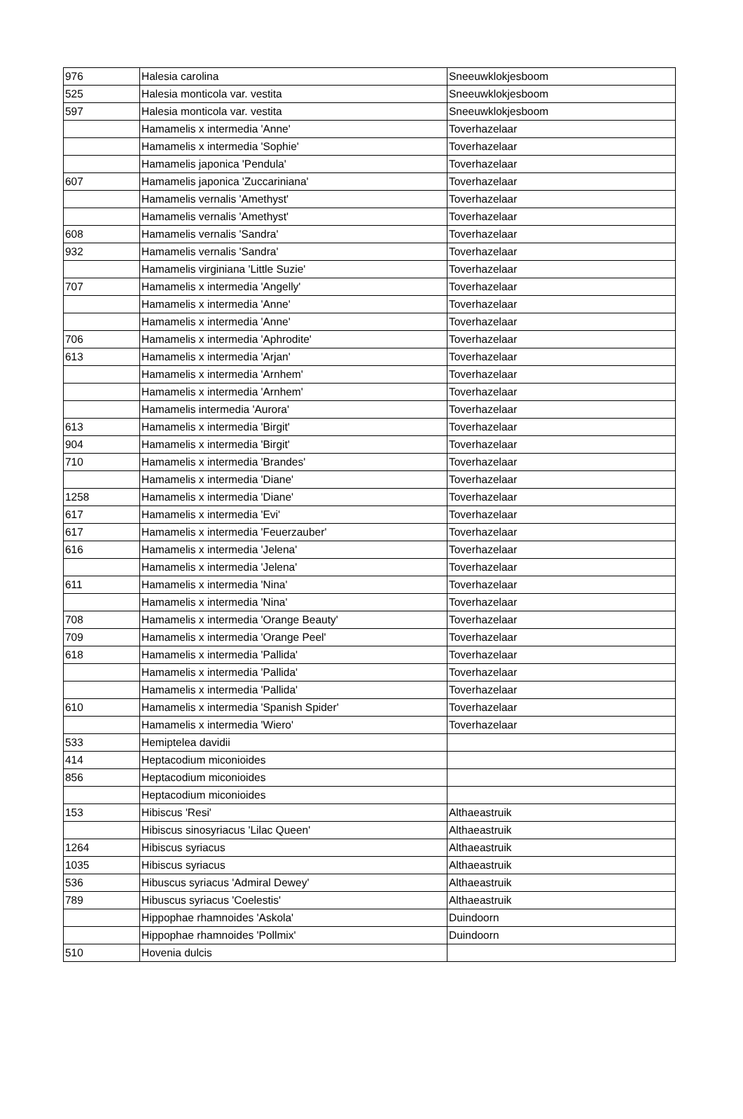| 976 | Halesia carolina | Sneeuwklokjesboom |
| 525 | Halesia monticola var. vestita | Sneeuwklokjesboom |
| 597 | Halesia monticola var. vestita | Sneeuwklokjesboom |
| | Hamamelis x intermedia 'Anne' | Toverhazelaar |
| | Hamamelis x intermedia 'Sophie' | Toverhazelaar |
| | Hamamelis japonica 'Pendula' | Toverhazelaar |
| 607 | Hamamelis japonica 'Zuccariniana' | Toverhazelaar |
| | Hamamelis vernalis 'Amethyst' | Toverhazelaar |
| | Hamamelis vernalis 'Amethyst' | Toverhazelaar |
| 608 | Hamamelis vernalis 'Sandra' | Toverhazelaar |
| 932 | Hamamelis vernalis 'Sandra' | Toverhazelaar |
| | Hamamelis virginiana 'Little Suzie' | Toverhazelaar |
| 707 | Hamamelis x intermedia 'Angelly' | Toverhazelaar |
| | Hamamelis x intermedia 'Anne' | Toverhazelaar |
| | Hamamelis x intermedia 'Anne' | Toverhazelaar |
| 706 | Hamamelis x intermedia 'Aphrodite' | Toverhazelaar |
| 613 | Hamamelis x intermedia 'Arjan' | Toverhazelaar |
| | Hamamelis x intermedia 'Arnhem' | Toverhazelaar |
| | Hamamelis x intermedia 'Arnhem' | Toverhazelaar |
| | Hamamelis intermedia 'Aurora' | Toverhazelaar |
| 613 | Hamamelis x intermedia 'Birgit' | Toverhazelaar |
| 904 | Hamamelis x intermedia 'Birgit' | Toverhazelaar |
| 710 | Hamamelis x intermedia 'Brandes' | Toverhazelaar |
| | Hamamelis x intermedia 'Diane' | Toverhazelaar |
| 1258 | Hamamelis x intermedia 'Diane' | Toverhazelaar |
| 617 | Hamamelis x intermedia 'Evi' | Toverhazelaar |
| 617 | Hamamelis x intermedia 'Feuerzauber' | Toverhazelaar |
| 616 | Hamamelis x intermedia 'Jelena' | Toverhazelaar |
| | Hamamelis x intermedia 'Jelena' | Toverhazelaar |
| 611 | Hamamelis x intermedia 'Nina' | Toverhazelaar |
| | Hamamelis x intermedia 'Nina' | Toverhazelaar |
| 708 | Hamamelis x intermedia 'Orange Beauty' | Toverhazelaar |
| 709 | Hamamelis x intermedia 'Orange Peel' | Toverhazelaar |
| 618 | Hamamelis x intermedia 'Pallida' | Toverhazelaar |
| | Hamamelis x intermedia 'Pallida' | Toverhazelaar |
| | Hamamelis x intermedia 'Pallida' | Toverhazelaar |
| 610 | Hamamelis x intermedia 'Spanish Spider' | Toverhazelaar |
| | Hamamelis x intermedia 'Wiero' | Toverhazelaar |
| 533 | Hemiptelea davidii | |
| 414 | Heptacodium miconioides | |
| 856 | Heptacodium miconioides | |
| | Heptacodium miconioides | |
| 153 | Hibiscus 'Resi' | Althaeastruik |
| | Hibiscus sinosyriacus 'Lilac Queen' | Althaeastruik |
| 1264 | Hibiscus syriacus | Althaeastruik |
| 1035 | Hibiscus syriacus | Althaeastruik |
| 536 | Hibuscus syriacus 'Admiral Dewey' | Althaeastruik |
| 789 | Hibuscus syriacus 'Coelestis' | Althaeastruik |
| | Hippophae rhamnoides 'Askola' | Duindoorn |
| | Hippophae rhamnoides 'Pollmix' | Duindoorn |
| 510 | Hovenia dulcis | |